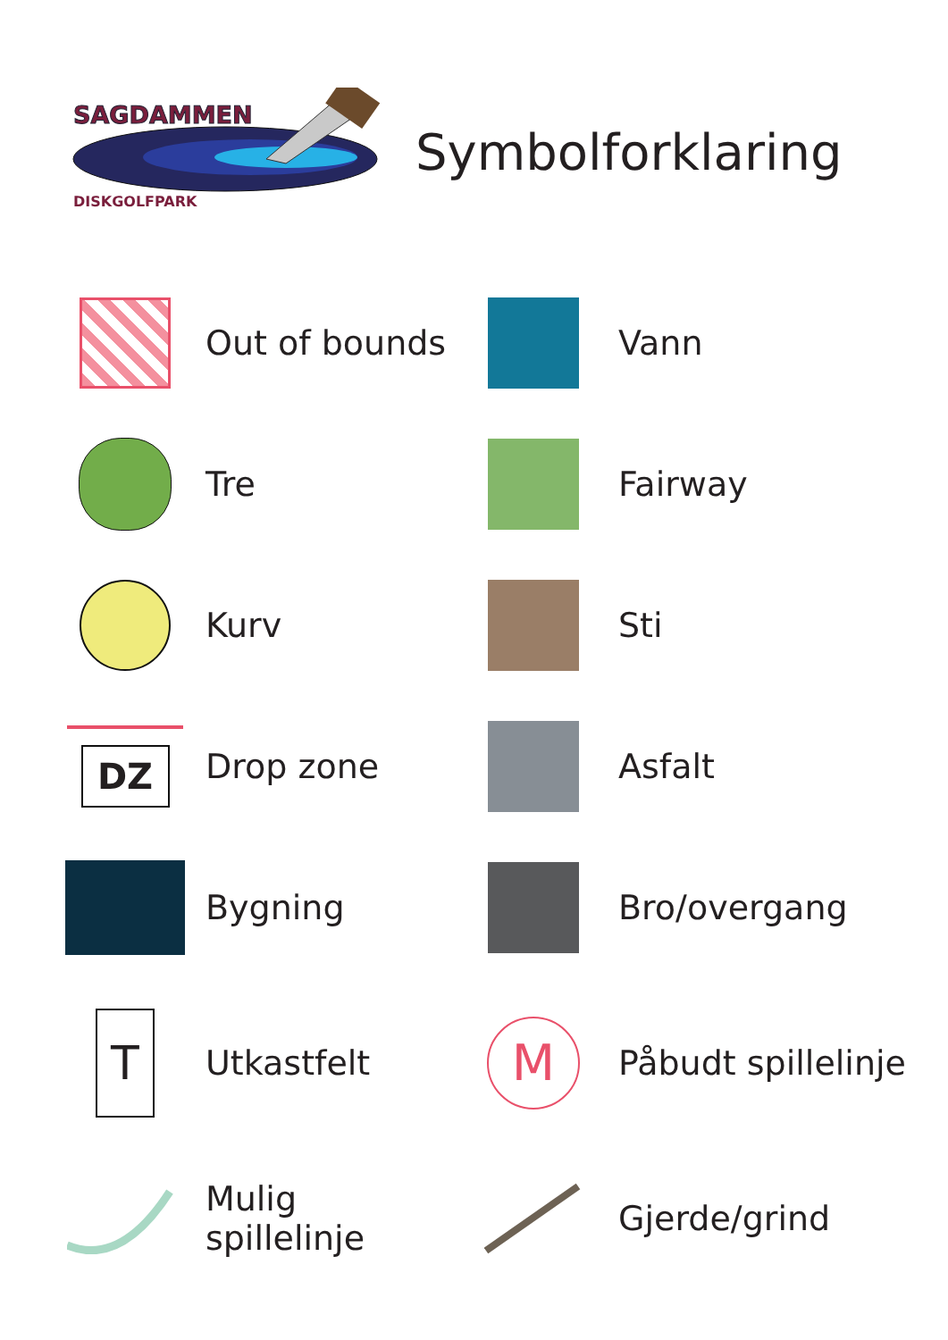SAGDAMMEN
DISKGOLFPARK
Symbolforklaring
Out of bounds
Vann
Tre
Fairway
Kurv
Sti
DZ
Drop zone
Asfalt
Bygning
Bro/overgang
T
Utkastfelt
M
Påbudt spillelinje
Mulig spillelinje
Gjerde/grind